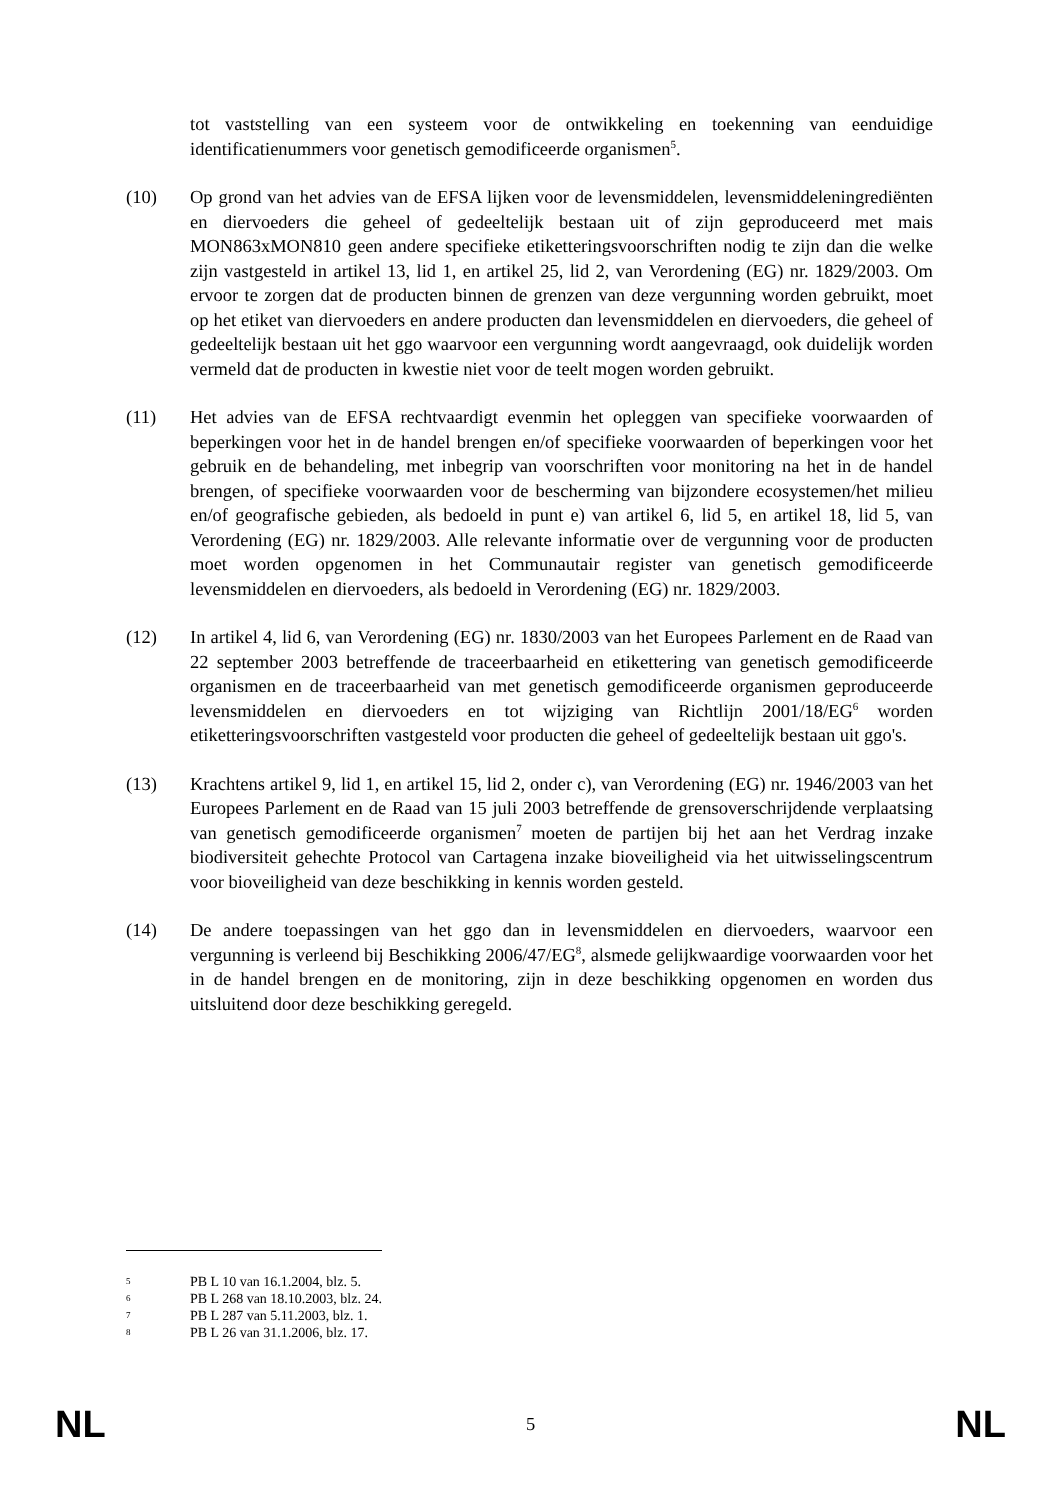tot vaststelling van een systeem voor de ontwikkeling en toekenning van eenduidige identificatienummers voor genetisch gemodificeerde organismen<sup>5</sup>.
(10) Op grond van het advies van de EFSA lijken voor de levensmiddelen, levensmiddeleningrediënten en diervoeders die geheel of gedeeltelijk bestaan uit of zijn geproduceerd met mais MON863xMON810 geen andere specifieke etiketteringsvoorschriften nodig te zijn dan die welke zijn vastgesteld in artikel 13, lid 1, en artikel 25, lid 2, van Verordening (EG) nr. 1829/2003. Om ervoor te zorgen dat de producten binnen de grenzen van deze vergunning worden gebruikt, moet op het etiket van diervoeders en andere producten dan levensmiddelen en diervoeders, die geheel of gedeeltelijk bestaan uit het ggo waarvoor een vergunning wordt aangevraagd, ook duidelijk worden vermeld dat de producten in kwestie niet voor de teelt mogen worden gebruikt.
(11) Het advies van de EFSA rechtvaardigt evenmin het opleggen van specifieke voorwaarden of beperkingen voor het in de handel brengen en/of specifieke voorwaarden of beperkingen voor het gebruik en de behandeling, met inbegrip van voorschriften voor monitoring na het in de handel brengen, of specifieke voorwaarden voor de bescherming van bijzondere ecosystemen/het milieu en/of geografische gebieden, als bedoeld in punt e) van artikel 6, lid 5, en artikel 18, lid 5, van Verordening (EG) nr. 1829/2003. Alle relevante informatie over de vergunning voor de producten moet worden opgenomen in het Communautair register van genetisch gemodificeerde levensmiddelen en diervoeders, als bedoeld in Verordening (EG) nr. 1829/2003.
(12) In artikel 4, lid 6, van Verordening (EG) nr. 1830/2003 van het Europees Parlement en de Raad van 22 september 2003 betreffende de traceerbaarheid en etikettering van genetisch gemodificeerde organismen en de traceerbaarheid van met genetisch gemodificeerde organismen geproduceerde levensmiddelen en diervoeders en tot wijziging van Richtlijn 2001/18/EG<sup>6</sup> worden etiketteringsvoorschriften vastgesteld voor producten die geheel of gedeeltelijk bestaan uit ggo's.
(13) Krachtens artikel 9, lid 1, en artikel 15, lid 2, onder c), van Verordening (EG) nr. 1946/2003 van het Europees Parlement en de Raad van 15 juli 2003 betreffende de grensoverschrijdende verplaatsing van genetisch gemodificeerde organismen<sup>7</sup> moeten de partijen bij het aan het Verdrag inzake biodiversiteit gehechte Protocol van Cartagena inzake bioveiligheid via het uitwisselingscentrum voor bioveiligheid van deze beschikking in kennis worden gesteld.
(14) De andere toepassingen van het ggo dan in levensmiddelen en diervoeders, waarvoor een vergunning is verleend bij Beschikking 2006/47/EG<sup>8</sup>, alsmede gelijkwaardige voorwaarden voor het in de handel brengen en de monitoring, zijn in deze beschikking opgenomen en worden dus uitsluitend door deze beschikking geregeld.
5
PB L 10 van 16.1.2004, blz. 5.
6
PB L 268 van 18.10.2003, blz. 24.
7
PB L 287 van 5.11.2003, blz. 1.
8
PB L 26 van 31.1.2006, blz. 17.
NL 5 NL